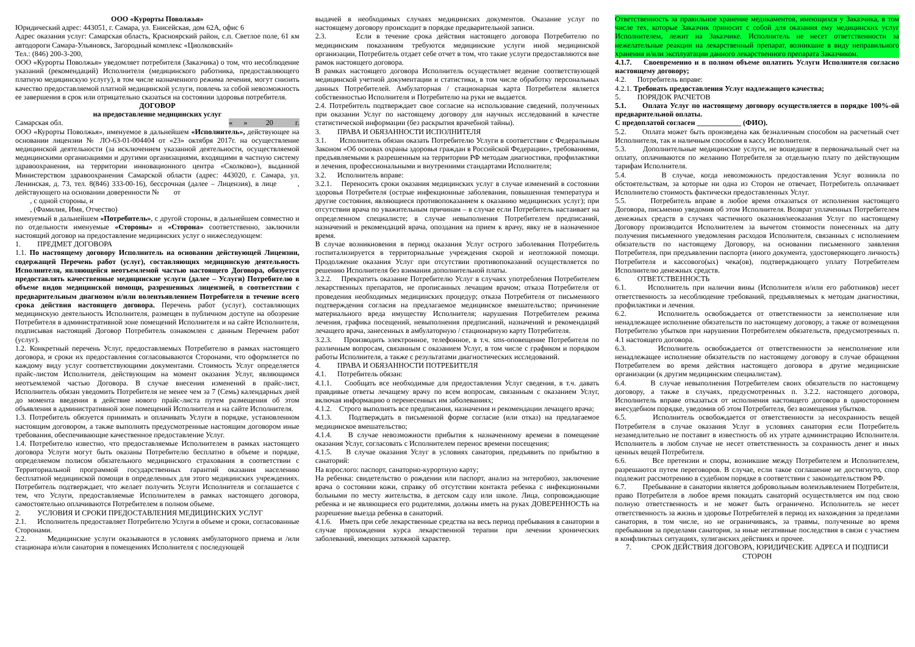ООО «Курорты Поволжья»
Юридический адрес: 443051, г. Самара, ул. Енисейская, дом 62А, офис 6
Адрес оказания услуг: Самарская область, Красноярский район, с.п. Светлое поле, 61 км автодороги Самара-Ульяновск, Загородный комплекс «Циолковский»
Тел.: (846) 200-3-200,
ООО «Курорты Поволжья» уведомляет потребителя (Заказчика) о том, что несоблюдение указаний (рекомендаций) Исполнителя (медицинского работника, предоставляющего платную медицинскую услугу), в том числе назначенного режима лечения, могут снизить качество предоставляемой платной медицинской услуги, повлечь за собой невозможность ее завершения в срок или отрицательно сказаться на состоянии здоровья потребителя.
ДОГОВОР
на предоставление медицинских услуг
Самарская обл. « » 20 г.
ООО «Курорты Поволжья», именуемое в дальнейшем «Исполнитель», действующее на основании лицензии № ЛО-63-01-004404 от «23» октября 2017г. на осуществление медицинской деятельности (за исключением указанной деятельности, осуществляемой медицинскими организациями и другими организациями, входящими в частную систему здравоохранения, на территории инновационного центра «Сколково»), выданной Министерством здравоохранения Самарской области (адрес: 443020, г. Самара, ул. Ленинская, д. 73, тел. 8(846) 333-00-16), бессрочная (далее – Лицензия), в лице , действующего на основании доверенности № от
, с одной стороны, и
, (Фамилия, Имя, Отчество)
именуемый в дальнейшем «Потребитель», с другой стороны, в дальнейшем совместно и по отдельности именуемые «Стороны» и «Сторона» соответственно, заключили настоящий договор на предоставление медицинских услуг о нижеследующем:
1. ПРЕДМЕТ ДОГОВОРА
1.1. По настоящему договору Исполнитель на основании действующей Лицензии, содержащей Перечень работ (услуг), составляющих медицинскую деятельность Исполнителя, являющейся неотъемлемой частью настоящего Договора, обязуется предоставлять качественные медицинские услуги (далее – Услуги) Потребителю в объеме видов медицинской помощи, разрешенных лицензией, в соответствии с предварительным диагнозом и/или волеизъявлением Потребителя в течение всего срока действия настоящего договора. Перечень работ (услуг), составляющих медицинскую деятельность Исполнителя, размещен в публичном доступе на обозрение Потребителя в административной зоне помещений Исполнителя и на сайте Исполнителя, подписывая настоящий Договор Потребитель ознакомлен с данным Перечнем работ (услуг).
1.2. Конкретный перечень Услуг, предоставляемых Потребителю в рамках настоящего договора, и сроки их предоставления согласовываются Сторонами, что оформляется по каждому виду услуг соответствующими документами. Стоимость Услуг определяется прайс-листом Исполнителя, действующим на момент оказания Услуг, являющимся неотъемлемой частью Договора. В случае внесения изменений в прайс-лист, Исполнитель обязан уведомить Потребителя не менее чем за 7 (Семь) календарных дней до момента введения в действие нового прайс-листа путем размещения об этом объявления в административной зоне помещений Исполнителя и на сайте Исполнителя.
1.3. Потребитель обязуется принимать и оплачивать Услуги в порядке, установленном настоящим договором, а также выполнять предусмотренные настоящим договором иные требования, обеспечивающие качественное предоставление Услуг.
1.4. Потребителю известно, что предоставляемые Исполнителем в рамках настоящего договора Услуги могут быть оказаны Потребителю бесплатно в объеме и порядке, определяемом полисом обязательного медицинского страхования в соответствии с Территориальной программой государственных гарантий оказания населению бесплатной медицинской помощи в определенных для этого медицинских учреждениях. Потребитель подтверждает, что желает получить Услуги Исполнителя и соглашается с тем, что Услуги, предоставляемые Исполнителем в рамках настоящего договора, самостоятельно оплачиваются Потребителем в полном объеме.
2. УСЛОВИЯ И СРОКИ ПРЕДОСТАВЛЕНИЯ МЕДИЦИНСКИХ УСЛУГ
2.1. Исполнитель предоставляет Потребителю Услуги в объеме и сроки, согласованные Сторонами.
2.2. Медицинские услуги оказываются в условиях амбулаторного приема и /или стационара и/или санатория в помещениях Исполнителя с последующей
выдачей в необходимых случаях медицинских документов. Оказание услуг по настоящему договору происходит в порядке предварительной записи.
2.3. Если в течение срока действия настоящего договора Потребителю по медицинским показаниям требуются медицинские услуги иной медицинской организации, Потребитель отдает себе отчет в том, что такие услуги предоставляются вне рамок настоящего договора.
В рамках настоящего договора Исполнитель осуществляет ведение соответствующей медицинской учетной документации и статистики, в том числе обработку персональных данных Потребителей. Амбулаторная / стационарная карта Потребителя является собственностью Исполнителя и Потребителю на руки не выдается.
2.4. Потребитель подтверждает свое согласие на использование сведений, полученных при оказании Услуг по настоящему договору для научных исследований в качестве статистической информации (без раскрытия врачебной тайны).
3. ПРАВА И ОБЯЗАННОСТИ ИСПОЛНИТЕЛЯ
3.1. Исполнитель обязан оказать Потребителю Услуги в соответствии с Федеральным Законом «Об основах охраны здоровья граждан в Российской Федерации», требованиями, предъявляемыми к разрешенным на территории РФ методам диагностики, профилактики и лечения, профессиональными и внутренними стандартами Исполнителя;
3.2. Исполнитель вправе:
3.2.1. Переносить сроки оказания медицинских услуг в случае изменений в состоянии здоровья Потребителя (острые инфекционные заболевания, повышенная температура и другие состояния, являющиеся противопоказанием к оказанию медицинских услуг); при отсутствии врача по уважительным причинам – в случае если Потребитель настаивает на определенном специалисте; в случае невыполнения Потребителем предписаний, назначений и рекомендаций врача, опоздания на прием к врачу, явку не в назначенное время.
В случае возникновения в период оказания Услуг острого заболевания Потребитель госпитализируется в территориальные учреждения скорой и неотложной помощи. Продолжение оказания Услуг при отсутствии противопоказаний осуществляется по решению Исполнителя без взимания дополнительной платы.
3.2.2. Прекратить оказание Потребителю Услуг в случаях употребления Потребителем лекарственных препаратов, не прописанных лечащим врачом; отказа Потребителя от проведения необходимых медицинских процедур; отказа Потребителя от письменного подтверждения согласия на предлагаемое медицинское вмешательство; причинение материального вреда имуществу Исполнителя; нарушения Потребителем режима лечения, графика посещений, невыполнения предписаний, назначений и рекомендаций лечащего врача, занесенных в амбулаторную / стационарную карту Потребителя.
3.2.3. Производить электронное, телефонное, в т.ч. sms-оповещение Потребителя по различным вопросам, связанным с оказанием Услуг, в том числе с графиком и порядком работы Исполнителя, а также с результатами диагностических исследований.
4. ПРАВА И ОБЯЗАННОСТИ ПОТРЕБИТЕЛЯ
4.1. Потребитель обязан:
4.1.1. Сообщать все необходимые для предоставления Услуг сведения, в т.ч. давать правдивые ответы лечащему врачу по всем вопросам, связанным с оказанием Услуг, включая информацию о перенесенных им заболеваниях;
4.1.2. Строго выполнять все предписания, назначения и рекомендации лечащего врача;
4.1.3. Подтверждать в письменной форме согласие (или отказ) на предлагаемое медицинское вмешательство;
4.1.4. В случае невозможности прибытия к назначенному времени в помещение оказания Услуг, согласовать с Исполнителем перенос времени посещения;
4.1.5. В случае оказания Услуг в условиях санатория, предъявить по прибытию в санаторий:
На взрослого: паспорт, санаторно-курортную карту;
На ребенка: свидетельство о рождении или паспорт, анализ на энтеробиоз, заключение врача о состоянии кожи, справку об отсутствии контакта ребенка с инфекционными больными по месту жительства, в детском саду или школе. Лица, сопровождающие ребенка и не являющиеся его родителями, должны иметь на руках ДОВЕРЕННОСТЬ на разрешение выезда ребенка в санаторий.
4.1.6. Иметь при себе лекарственные средства на весь период пребывания в санатории в случае прохождения курса лекарственной терапии при лечении хронических заболеваний, имеющих затяжной характер.
Ответственность за правильное хранение медикаментов, имеющихся у Заказчика, в том числе тех, которые Заказчик приносит с собой для оказания ему медицинских услуг Исполнителем, лежит на Заказчике. Исполнитель не несет ответственности за нежелательные реакции на лекарственный препарат, возникшие в виду неправильного хранения и/или эксплуатации данного лекарственного препарата Заказчиком.
4.1.7. Своевременно и в полном объеме оплатить Услуги Исполнителя согласно настоящему договору;
4.2. Потребитель вправе:
4.2.1. Требовать предоставления Услуг надлежащего качества;
5. ПОРЯДОК РАСЧЕТОВ
5.1. Оплата Услуг по настоящему договору осуществляется в порядке 100%-ой предварительной оплаты.
С предоплатой согласен ____________ (ФИО).
5.2. Оплата может быть произведена как безналичным способом на расчетный счет Исполнителя, так и наличным способом в кассу Исполнителя.
5.3. Дополнительные медицинские услуги, не вошедшие в первоначальный счет на оплату, оплачиваются по желанию Потребителя за отдельную плату по действующим тарифам Исполнителя.
5.4. В случае, когда невозможность предоставления Услуг возникла по обстоятельствам, за которые ни одна из Сторон не отвечает, Потребитель оплачивает Исполнителю стоимость фактически предоставленных Услуг.
5.5. Потребитель вправе в любое время отказаться от исполнения настоящего Договора, письменно уведомив об этом Исполнителя. Возврат уплаченных Потребителем денежных средств в случаях частичного оказания/неоказания Услуг по настоящему Договору производится Исполнителем за вычетом стоимости понесенных на дату получения письменного уведомления расходов Исполнителя, связанных с исполнением обязательств по настоящему Договору, на основании письменного заявления Потребителя, при предъявлении паспорта (иного документа, удостоверяющего личность) Потребителя и кассового(ых) чека(ов), подтверждающего уплату Потребителем Исполнителю денежных средств.
6. ОТВЕТСТВЕННОСТЬ
6.1. Исполнитель при наличии вины (Исполнителя и/или его работников) несет ответственность за несоблюдение требований, предъявляемых к методам диагностики, профилактики и лечения.
6.2. Исполнитель освобождается от ответственности за неисполнение или ненадлежащее исполнение обязательств по настоящему договору, а также от возмещения Потребителю убытков при нарушении Потребителем обязательств, предусмотренных п. 4.1 настоящего договора.
6.3. Исполнитель освобождается от ответственности за неисполнение или ненадлежащее исполнение обязательств по настоящему договору в случае обращения Потребителем во время действия настоящего договора в другие медицинские организации (к другим медицинским специалистам).
6.4. В случае невыполнения Потребителем своих обязательств по настоящему договору, а также в случаях, предусмотренных п. 3.2.2. настоящего договора, Исполнитель вправе отказаться от исполнения настоящего договора в одностороннем внесудебном порядке, уведомив об этом Потребителя, без возмещения убытков.
6.5. Исполнитель освобождается от ответственности за несохранность вещей Потребителя в случае оказания Услуг в условиях санатория если Потребитель незамедлительно не поставит в известность об их утрате администрацию Исполнителя. Исполнитель в любом случае не несет ответственность за сохранность денег и иных ценных вещей Потребителя.
6.6. Все претензии и споры, возникшие между Потребителем и Исполнителем, разрешаются путем переговоров. В случае, если такое соглашение не достигнуто, спор подлежит рассмотрению в судебном порядке в соответствии с законодательством РФ.
6.7. Пребывание в санатории является добровольным волеизъявлением Потребителя, право Потребителя в любое время покидать санаторий осуществляется им под свою полную ответственность и не может быть ограничено. Исполнитель не несет ответственность за жизнь и здоровье Потребителей в период их нахождения за пределами санатория, в том числе, но не ограничиваясь, за травмы, полученные во время пребывания за пределами санатория, за иные негативные последствия в связи с участием в конфликтных ситуациях, хулиганских действиях и прочее.
7. СРОК ДЕЙСТВИЯ ДОГОВОРА, ЮРИДИЧЕСКИЕ АДРЕСА И ПОДПИСИ СТОРОН